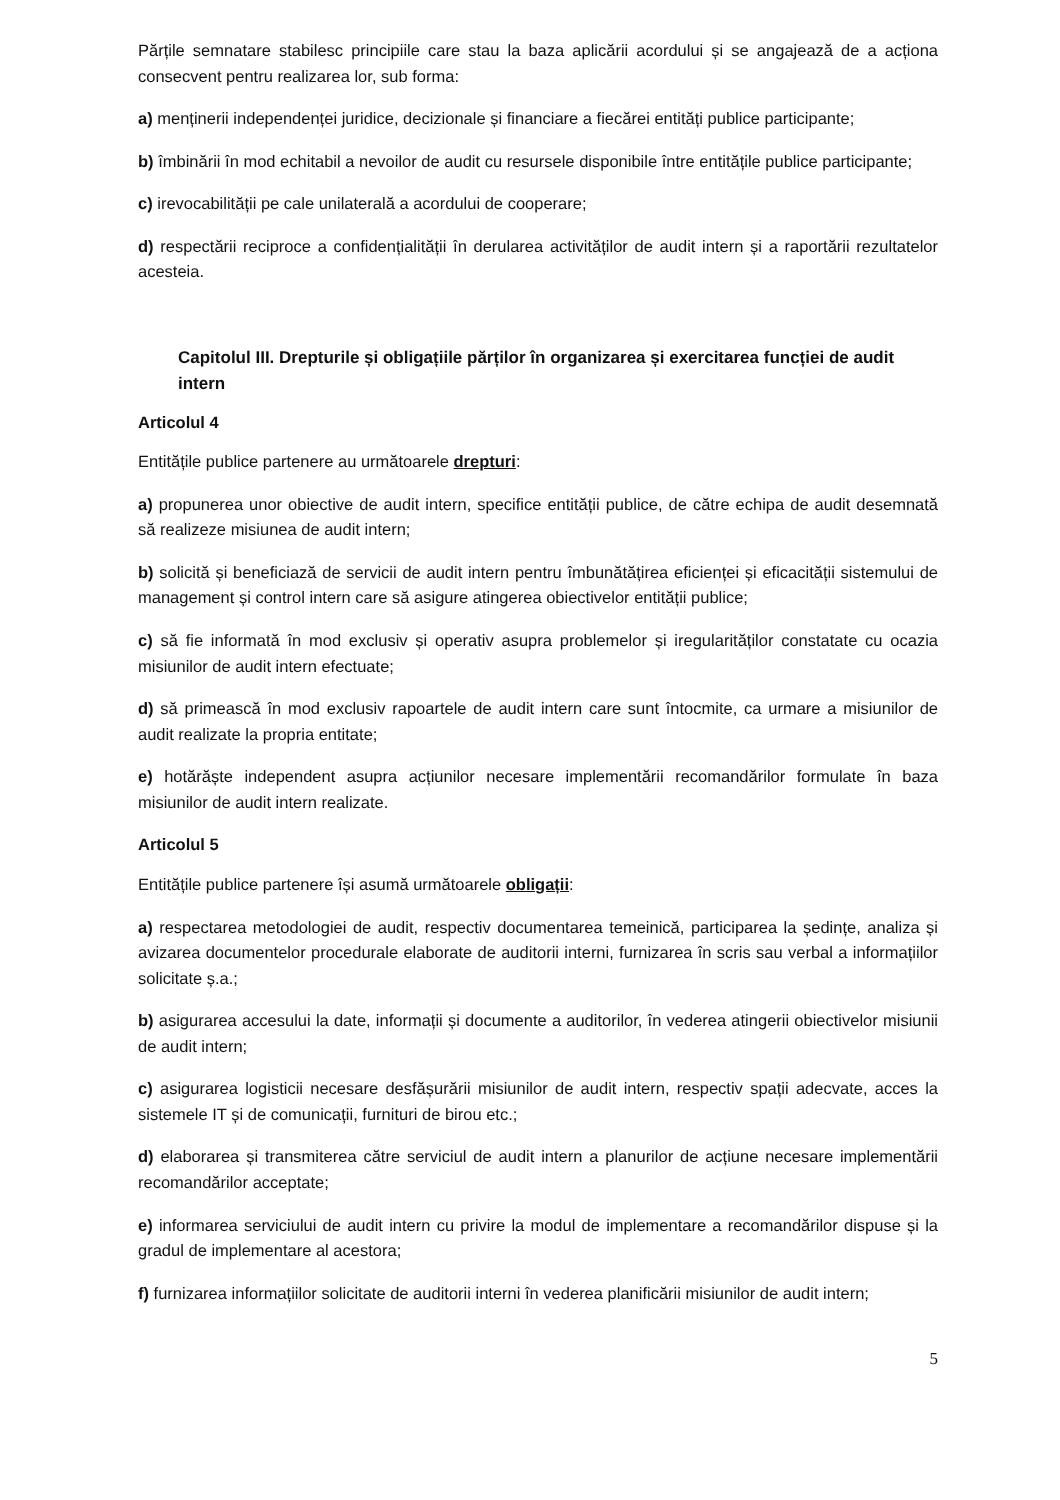Părțile semnatare stabilesc principiile care stau la baza aplicării acordului și se angajează de a acționa consecvent pentru realizarea lor, sub forma:
a) menținerii independenței juridice, decizionale și financiare a fiecărei entități publice participante;
b) îmbinării în mod echitabil a nevoilor de audit cu resursele disponibile între entitățile publice participante;
c) irevocabilității pe cale unilaterală a acordului de cooperare;
d) respectării reciproce a confidențialității în derularea activităților de audit intern și a raportării rezultatelor acesteia.
Capitolul III. Drepturile și obligațiile părților în organizarea și exercitarea funcției de audit intern
Articolul 4
Entitățile publice partenere au următoarele drepturi:
a) propunerea unor obiective de audit intern, specifice entității publice, de către echipa de audit desemnată să realizeze misiunea de audit intern;
b) solicită și beneficiază de servicii de audit intern pentru îmbunătățirea eficienței și eficacității sistemului de management și control intern care să asigure atingerea obiectivelor entității publice;
c) să fie informată în mod exclusiv și operativ asupra problemelor și iregularităților constatate cu ocazia misiunilor de audit intern efectuate;
d) să primească în mod exclusiv rapoartele de audit intern care sunt întocmite, ca urmare a misiunilor de audit realizate la propria entitate;
e) hotărăște independent asupra acțiunilor necesare implementării recomandărilor formulate în baza misiunilor de audit intern realizate.
Articolul 5
Entitățile publice partenere își asumă următoarele obligații:
a) respectarea metodologiei de audit, respectiv documentarea temeinică, participarea la ședințe, analiza și avizarea documentelor procedurale elaborate de auditorii interni, furnizarea în scris sau verbal a informațiilor solicitate ș.a.;
b) asigurarea accesului la date, informații și documente a auditorilor, în vederea atingerii obiectivelor misiunii de audit intern;
c) asigurarea logisticii necesare desfășurării misiunilor de audit intern, respectiv spații adecvate, acces la sistemele IT și de comunicații, furnituri de birou etc.;
d) elaborarea și transmiterea către serviciul de audit intern a planurilor de acțiune necesare implementării recomandărilor acceptate;
e) informarea serviciului de audit intern cu privire la modul de implementare a recomandărilor dispuse și la gradul de implementare al acestora;
f) furnizarea informațiilor solicitate de auditorii interni în vederea planificării misiunilor de audit intern;
5